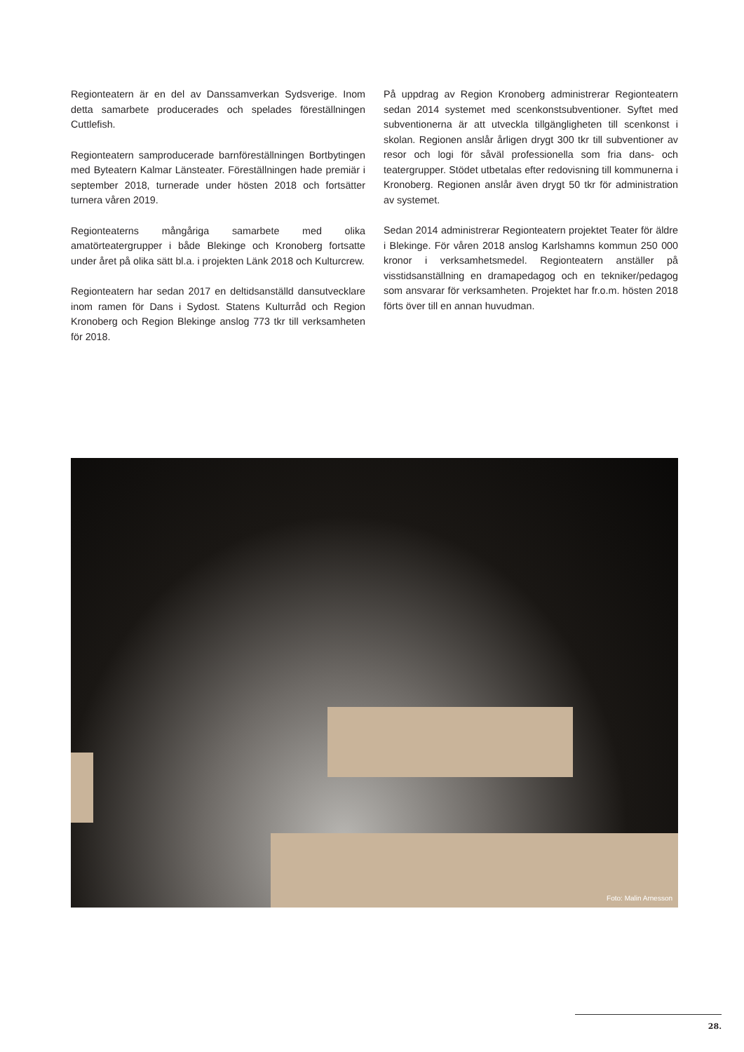Regionteatern är en del av Danssamverkan Sydsverige. Inom detta samarbete producerades och spelades föreställningen Cuttlefish.
Regionteatern samproducerade barnföreställningen Bortbytingen med Byteatern Kalmar Länsteater. Föreställningen hade premiär i september 2018, turnerade under hösten 2018 och fortsätter turnera våren 2019.
Regionteaterns mångåriga samarbete med olika amatörteatergrupper i både Blekinge och Kronoberg fortsatte under året på olika sätt bl.a. i projekten Länk 2018 och Kulturcrew.
Regionteatern har sedan 2017 en deltidsanställd dansutvecklare inom ramen för Dans i Sydost. Statens Kulturråd och Region Kronoberg och Region Blekinge anslog 773 tkr till verksamheten för 2018.
På uppdrag av Region Kronoberg administrerar Regionteatern sedan 2014 systemet med scenkonstsubventioner. Syftet med subventionerna är att utveckla tillgängligheten till scenkonst i skolan. Regionen anslår årligen drygt 300 tkr till subventioner av resor och logi för såväl professionella som fria dans- och teatergrupper. Stödet utbetalas efter redovisning till kommunerna i Kronoberg. Regionen anslår även drygt 50 tkr för administration av systemet.
Sedan 2014 administrerar Regionteatern projektet Teater för äldre i Blekinge. För våren 2018 anslog Karlshamns kommun 250 000 kronor i verksamhetsmedel. Regionteatern anställer på visstidsanställning en dramapedagog och en tekniker/pedagog som ansvarar för verksamheten. Projektet har fr.o.m. hösten 2018 förts över till en annan huvudman.
Foto: Malin Arnesson
28.